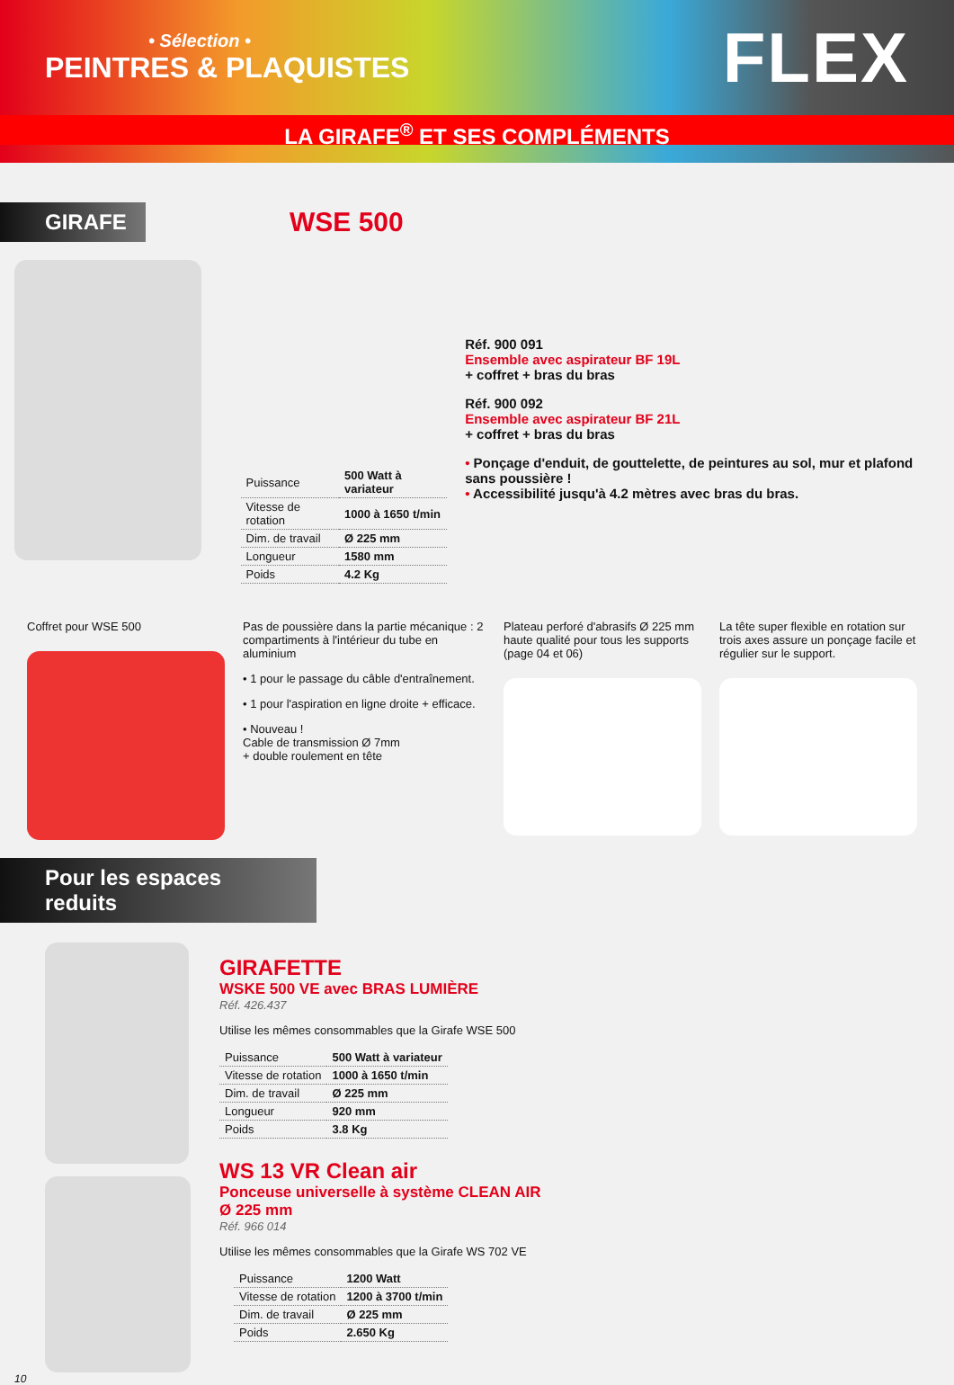• Sélection •
PEINTRES & PLAQUISTES
FLEX
LA GIRAFE<sup>®</sup> ET SES COMPLÉMENTS
GIRAFE
WSE 500
| Puissance | 500 Watt à variateur |
| Vitesse de rotation | 1000 à 1650 t/min |
| Dim. de travail | Ø 225 mm |
| Longueur | 1580 mm |
| Poids | 4.2 Kg |
Réf. 900 091
Ensemble avec aspirateur BF 19L
+ coffret + bras du bras
Réf. 900 092
Ensemble avec aspirateur BF 21L
+ coffret + bras du bras
• Ponçage d'enduit, de gouttelette, de peintures au sol, mur et plafond sans poussière !
• Accessibilité jusqu'à 4.2 mètres avec bras du bras.
Coffret pour WSE 500 Pas de poussière dans la partie mécanique : 2 compartiments à l'intérieur du tube en aluminium
• 1 pour le passage du câble d'entraînement.
• 1 pour l'aspiration en ligne droite + efficace.
• Nouveau !
Cable de transmission Ø 7mm
+ double roulement en tête
Plateau perforé d'abrasifs Ø 225 mm haute qualité pour tous les supports (page 04 et 06)
La tête super flexible en rotation sur trois axes assure un ponçage facile et régulier sur le support.
Pour les espaces reduits
10
GIRAFETTE
WSKE 500 VE avec BRAS LUMIÈRE
Réf. 426.437
Utilise les mêmes consommables que la Girafe WSE 500
| Puissance | 500 Watt à variateur |
| Vitesse de rotation | 1000 à 1650 t/min |
| Dim. de travail | Ø 225 mm |
| Longueur | 920 mm |
| Poids | 3.8 Kg |
WS 13 VR Clean air
Ponceuse universelle à système CLEAN AIR
Ø 225 mm
Réf. 966 014
Utilise les mêmes consommables que la Girafe WS 702 VE
| Puissance | 1200 Watt |
| Vitesse de rotation | 1200 à 3700 t/min |
| Dim. de travail | Ø 225 mm |
| Poids | 2.650 Kg |